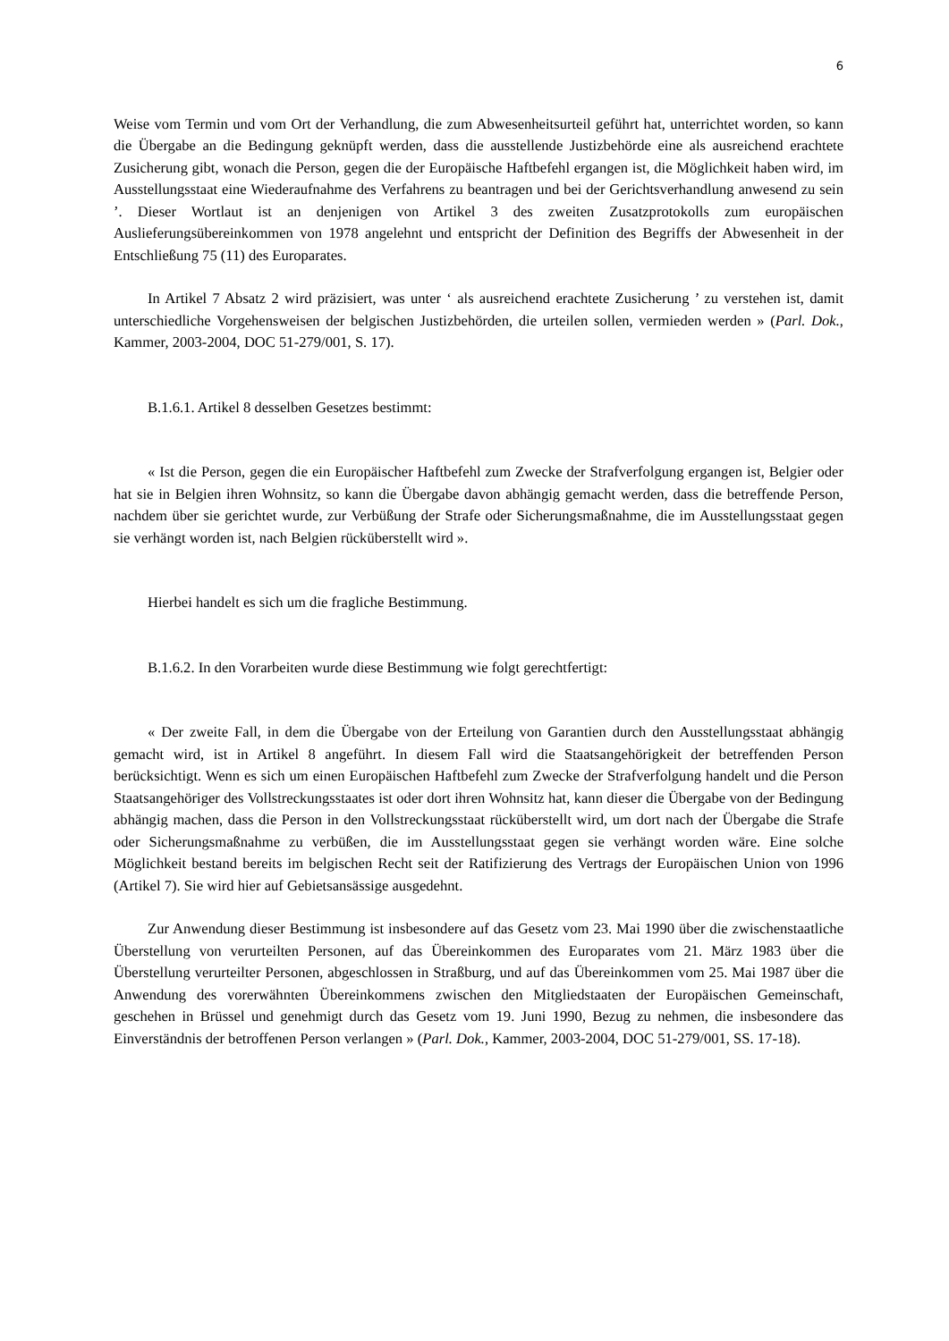6
Weise vom Termin und vom Ort der Verhandlung, die zum Abwesenheitsurteil geführt hat, unterrichtet worden, so kann die Übergabe an die Bedingung geknüpft werden, dass die ausstellende Justizbehörde eine als ausreichend erachtete Zusicherung gibt, wonach die Person, gegen die der Europäische Haftbefehl ergangen ist, die Möglichkeit haben wird, im Ausstellungsstaat eine Wiederaufnahme des Verfahrens zu beantragen und bei der Gerichtsverhandlung anwesend zu sein ’. Dieser Wortlaut ist an denjenigen von Artikel 3 des zweiten Zusatzprotokolls zum europäischen Auslieferungsübereinkommen von 1978 angelehnt und entspricht der Definition des Begriffs der Abwesenheit in der Entschließung 75 (11) des Europarates.
In Artikel 7 Absatz 2 wird präzisiert, was unter ‘ als ausreichend erachtete Zusicherung ’ zu verstehen ist, damit unterschiedliche Vorgehensweisen der belgischen Justizbehörden, die urteilen sollen, vermieden werden » (Parl. Dok., Kammer, 2003-2004, DOC 51-279/001, S. 17).
B.1.6.1. Artikel 8 desselben Gesetzes bestimmt:
« Ist die Person, gegen die ein Europäischer Haftbefehl zum Zwecke der Strafverfolgung ergangen ist, Belgier oder hat sie in Belgien ihren Wohnsitz, so kann die Übergabe davon abhängig gemacht werden, dass die betreffende Person, nachdem über sie gerichtet wurde, zur Verbüßung der Strafe oder Sicherungsmaßnahme, die im Ausstellungsstaat gegen sie verhängt worden ist, nach Belgien rücküberstellt wird ».
Hierbei handelt es sich um die fragliche Bestimmung.
B.1.6.2. In den Vorarbeiten wurde diese Bestimmung wie folgt gerechtfertigt:
« Der zweite Fall, in dem die Übergabe von der Erteilung von Garantien durch den Ausstellungsstaat abhängig gemacht wird, ist in Artikel 8 angeführt. In diesem Fall wird die Staatsangehörigkeit der betreffenden Person berücksichtigt. Wenn es sich um einen Europäischen Haftbefehl zum Zwecke der Strafverfolgung handelt und die Person Staatsangehöriger des Vollstreckungsstaates ist oder dort ihren Wohnsitz hat, kann dieser die Übergabe von der Bedingung abhängig machen, dass die Person in den Vollstreckungsstaat rücküberstellt wird, um dort nach der Übergabe die Strafe oder Sicherungsmaßnahme zu verbüßen, die im Ausstellungsstaat gegen sie verhängt worden wäre. Eine solche Möglichkeit bestand bereits im belgischen Recht seit der Ratifizierung des Vertrags der Europäischen Union von 1996 (Artikel 7). Sie wird hier auf Gebietsansässige ausgedehnt.
Zur Anwendung dieser Bestimmung ist insbesondere auf das Gesetz vom 23. Mai 1990 über die zwischenstaatliche Überstellung von verurteilten Personen, auf das Übereinkommen des Europarates vom 21. März 1983 über die Überstellung verurteilter Personen, abgeschlossen in Straßburg, und auf das Übereinkommen vom 25. Mai 1987 über die Anwendung des vorerwähnten Übereinkommens zwischen den Mitgliedstaaten der Europäischen Gemeinschaft, geschehen in Brüssel und genehmigt durch das Gesetz vom 19. Juni 1990, Bezug zu nehmen, die insbesondere das Einverständnis der betroffenen Person verlangen » (Parl. Dok., Kammer, 2003-2004, DOC 51-279/001, SS. 17-18).